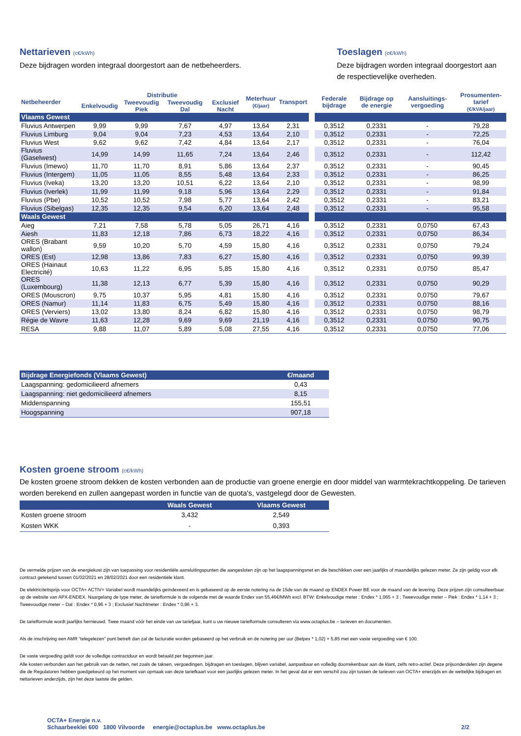Nettarieven (c€/kWh)
Deze bijdragen worden integraal doorgestort aan de netbeheerders.
Toeslagen (c€/kWh)
Deze bijdragen worden integraal doorgestort aan de respectievelijke overheden.
| Netbeheerder | Distributie | | | | Meterhuur (€/jaar) | Transport | | Federale bijdrage | Bijdrage op de energie | Aansluitings-vergoeding | Prosumenten-tarief (€/kVA/jaar) |
| --- | --- | --- | --- | --- | --- | --- | --- | --- | --- | --- | --- |
| | Enkelvoudig | Tweevoudig Piek | Tweevoudig Dal | Exclusief Nacht | | | | | | | |
| Vlaams Gewest | | | | | | | | | | | |
| Fluvius Antwerpen | 9,99 | 9,99 | 7,67 | 4,97 | 13,64 | 2,31 | | 0,3512 | 0,2331 | - | 79,28 |
| Fluvius Limburg | 9,04 | 9,04 | 7,23 | 4,53 | 13,64 | 2,10 | | 0,3512 | 0,2331 | - | 72,25 |
| Fluvius West | 9,62 | 9,62 | 7,42 | 4,84 | 13,64 | 2,17 | | 0,3512 | 0,2331 | - | 76,04 |
| Fluvius (Gaselwest) | 14,99 | 14,99 | 11,65 | 7,24 | 13,64 | 2,46 | | 0,3512 | 0,2331 | - | 112,42 |
| Fluvius (Imewo) | 11,70 | 11,70 | 8,91 | 5,86 | 13,64 | 2,37 | | 0,3512 | 0,2331 | - | 90,45 |
| Fluvius (Intergem) | 11,05 | 11,05 | 8,55 | 5,48 | 13,64 | 2,33 | | 0,3512 | 0,2331 | - | 86,25 |
| Fluvius (Iveka) | 13,20 | 13,20 | 10,51 | 6,22 | 13,64 | 2,10 | | 0,3512 | 0,2331 | - | 98,99 |
| Fluvius (Iverlek) | 11,99 | 11,99 | 9,18 | 5,96 | 13,64 | 2,29 | | 0,3512 | 0,2331 | - | 91,84 |
| Fluvius (Pbe) | 10,52 | 10,52 | 7,98 | 5,77 | 13,64 | 2,42 | | 0,3512 | 0,2331 | - | 83,21 |
| Fluvius (Sibelgas) | 12,35 | 12,35 | 9,54 | 6,20 | 13,64 | 2,48 | | 0,3512 | 0,2331 | - | 95,58 |
| Waals Gewest | | | | | | | | | | | |
| Aieg | 7,21 | 7,58 | 5,78 | 5,05 | 26,71 | 4,16 | | 0,3512 | 0,2331 | 0,0750 | 67,43 |
| Aiesh | 11,83 | 12,18 | 7,86 | 6,73 | 18,22 | 4,16 | | 0,3512 | 0,2331 | 0,0750 | 86,34 |
| ORES (Brabant wallon) | 9,59 | 10,20 | 5,70 | 4,59 | 15,80 | 4,16 | | 0,3512 | 0,2331 | 0,0750 | 79,24 |
| ORES (Est) | 12,98 | 13,86 | 7,83 | 6,27 | 15,80 | 4,16 | | 0,3512 | 0,2331 | 0,0750 | 99,39 |
| ORES (Hainaut Electricité) | 10,63 | 11,22 | 6,95 | 5,85 | 15,80 | 4,16 | | 0,3512 | 0,2331 | 0,0750 | 85,47 |
| ORES (Luxembourg) | 11,38 | 12,13 | 6,77 | 5,39 | 15,80 | 4,16 | | 0,3512 | 0,2331 | 0,0750 | 90,29 |
| ORES (Mouscron) | 9,75 | 10,37 | 5,95 | 4,81 | 15,80 | 4,16 | | 0,3512 | 0,2331 | 0,0750 | 79,67 |
| ORES (Namur) | 11,14 | 11,83 | 6,75 | 5,49 | 15,80 | 4,16 | | 0,3512 | 0,2331 | 0,0750 | 88,16 |
| ORES (Verviers) | 13,02 | 13,80 | 8,24 | 6,82 | 15,80 | 4,16 | | 0,3512 | 0,2331 | 0,0750 | 98,79 |
| Régie de Wavre | 11,63 | 12,28 | 9,69 | 9,69 | 21,19 | 4,16 | | 0,3512 | 0,2331 | 0,0750 | 90,75 |
| RESA | 9,88 | 11,07 | 5,89 | 5,08 | 27,55 | 4,16 | | 0,3512 | 0,2331 | 0,0750 | 77,06 |
| Bijdrage Energiefonds (Vlaams Gewest) | €/maand |
| Laagspanning: gedomicilieerd afnemers | 0,43 |
| Laagspanning: niet gedomicilieerd afnemers | 8,15 |
| Middenspanning | 155,51 |
| Hoogspanning | 907,18 |
Kosten groene stroom (c€/kWh)
De kosten groene stroom dekken de kosten verbonden aan de productie van groene energie en door middel van warmtekrachtkoppeling. De tarieven worden berekend en zullen aangepast worden in functie van de quota's, vastgelegd door de Gewesten.
| | Waals Gewest | Vlaams Gewest |
| Kosten groene stroom | 3,432 | 2,549 |
| Kosten WKK | - | 0,393 |
De vermelde prijzen van de energiekost zijn van toepassing voor residentiële aansluitingspunten die aangesloten zijn op het laagspanningsnet en die beschikken over een jaarlijks of maandelijks gelezen meter. Ze zijn geldig voor elk contract getekend tussen 01/02/2021 en 28/02/2021 door een residentiële klant.
De elektriciteitsprijs voor OCTA+ ACTIV+ Variabel wordt maandelijks geïndexeerd en is gebaseerd op de eerste notering na de 15de van de maand op ENDEX Power BE voor de maand van de levering. Deze prijzen zijn consulteerbaar op de website van APX-ENDEX. Naargelang de type meter, de tariefformule is de volgende met de waarde Endex van 55,46€/MWh excl. BTW: Enkelvoudige meter : Endex * 1,065 + 3 ; Tweevoudige meter – Piek : Endex * 1,14 + 3 ; Tweevoudige meter – Dal : Endex * 0,96 + 3 ; Exclusief Nachtmeter : Endex * 0,96 + 3.
De tariefformule wordt jaarlijks hernieuwd. Twee maand vóór het einde van uw tariefjaar, kunt u uw nieuwe tariefformule consulteren via www.octaplus.be – tarieven en documenten.
Als de inschrijving een AMR “telegelezen” punt betreft dan zal de facturatie worden gebaseerd op het verbruik en de notering per uur (Belpex * 1,02) + 5,85 met een vaste vergoeding van € 100.
De vaste vergoeding geldt voor de volledige contractduur en wordt betaald per begonnen jaar.
Alle kosten verbonden aan het gebruik van de netten, net zoals de taksen, vergoedingen, bijdragen en toeslagen, blijven variabel, aanpasbaar en volledig doorrekenbaar aan de klant, zelfs retro-actief. Deze prijsonderdelen zijn degene die de Regulatoren hebben goedgekeurd op het moment van opmaak van deze tariefkaart voor een jaarlijks gelezen meter. In het geval dat er een verschil zou zijn tussen de tarieven van OCTA+ enerzijds en de wettelijke bijdragen en nettarieven anderzijds, zijn het deze laatste die gelden.
OCTA+ Energie n.v.
Schaarbeeklei 600 1800 Vilvoorde energie@octaplus.be www.octaplus.be
2/2